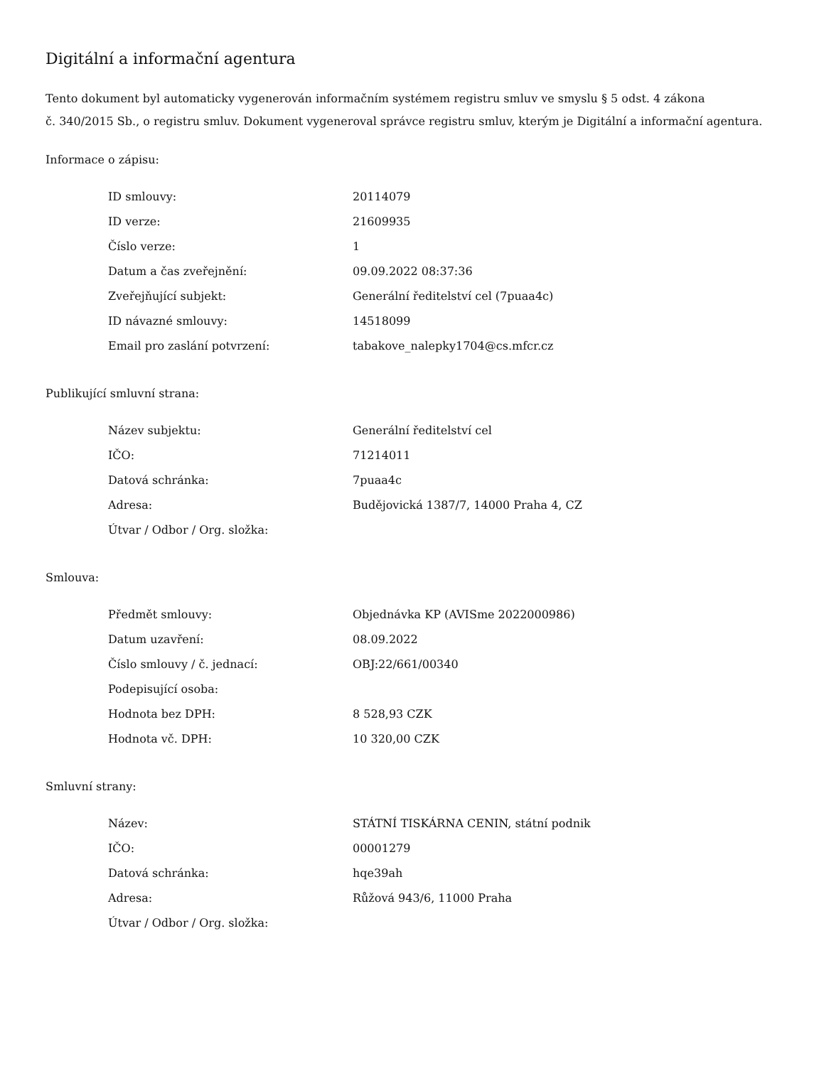Digitální a informační agentura
Tento dokument byl automaticky vygenerován informačním systémem registru smluv ve smyslu § 5 odst. 4 zákona
č. 340/2015 Sb., o registru smluv. Dokument vygeneroval správce registru smluv, kterým je Digitální a informační agentura.
Informace o zápisu:
| ID smlouvy: | 20114079 |
| ID verze: | 21609935 |
| Číslo verze: | 1 |
| Datum a čas zveřejnění: | 09.09.2022 08:37:36 |
| Zveřejňující subjekt: | Generální ředitelství cel (7puaa4c) |
| ID návazné smlouvy: | 14518099 |
| Email pro zaslání potvrzení: | tabakove_nalepky1704@cs.mfcr.cz |
Publikující smluvní strana:
| Název subjektu: | Generální ředitelství cel |
| IČO: | 71214011 |
| Datová schránka: | 7puaa4c |
| Adresa: | Budějovická 1387/7, 14000 Praha 4, CZ |
| Útvar / Odbor / Org. složka: | |
Smlouva:
| Předmět smlouvy: | Objednávka KP (AVISme 2022000986) |
| Datum uzavření: | 08.09.2022 |
| Číslo smlouvy / č. jednací: | OBJ:22/661/00340 |
| Podepisující osoba: | |
| Hodnota bez DPH: | 8 528,93 CZK |
| Hodnota vč. DPH: | 10 320,00 CZK |
Smluvní strany:
| Název: | STÁTNÍ TISKÁRNA CENIN, státní podnik |
| IČO: | 00001279 |
| Datová schránka: | hqe39ah |
| Adresa: | Růžová 943/6, 11000 Praha |
| Útvar / Odbor / Org. složka: | |